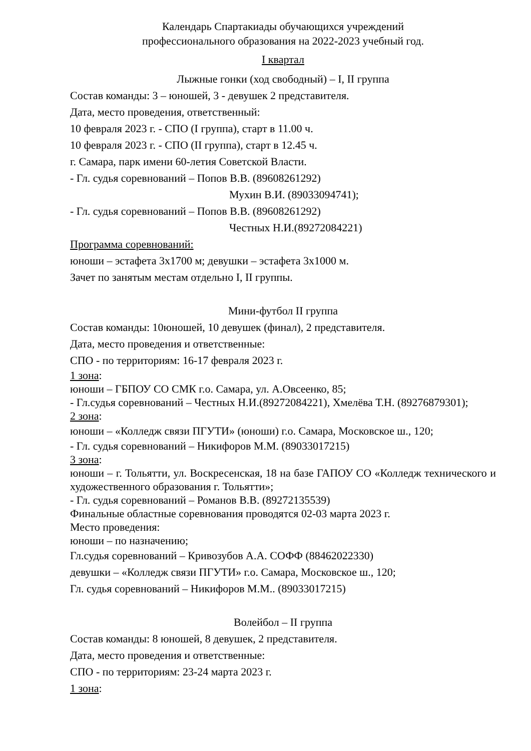Календарь Спартакиады обучающихся учреждений
профессионального образования на 2022-2023 учебный год.
I квартал
Лыжные гонки (ход свободный) – I, II группа
Состав команды: 3 – юношей, 3 - девушек 2 представителя.
Дата, место проведения, ответственный:
10 февраля 2023 г. - СПО (I группа), старт в 11.00 ч.
10 февраля 2023 г. - СПО (II группа), старт в 12.45 ч.
г. Самара, парк имени 60-летия Советской Власти.
- Гл. судья соревнований – Попов В.В. (89608261292)
Мухин В.И. (89033094741);
- Гл. судья соревнований – Попов В.В. (89608261292)
Честных Н.И.(89272084221)
Программа соревнований:
юноши – эстафета 3х1700 м; девушки – эстафета 3х1000 м.
Зачет по занятым местам отдельно I, II группы.
Мини-футбол II группа
Состав команды: 10юношей, 10 девушек (финал), 2 представителя.
Дата, место проведения и ответственные:
СПО - по территориям: 16-17 февраля 2023 г.
1 зона:
юноши – ГБПОУ СО СМК г.о. Самара, ул. А.Овсеенко, 85;
- Гл.судья соревнований – Честных Н.И.(89272084221), Хмелёва Т.Н. (89276879301);
2 зона:
юноши – «Колледж связи ПГУТИ» (юноши) г.о. Самара, Московское ш., 120;
- Гл. судья соревнований – Никифоров М.М. (89033017215)
3 зона:
юноши – г. Тольятти, ул. Воскресенская, 18 на базе ГАПОУ СО «Колледж технического и художественного образования г. Тольятти»;
- Гл. судья соревнований – Романов В.В. (89272135539)
Финальные областные соревнования проводятся 02-03 марта 2023 г.
Место проведения:
юноши – по назначению;
Гл.судья соревнований – Кривозубов А.А. СОФФ (88462022330)
девушки – «Колледж связи ПГУТИ» г.о. Самара, Московское ш., 120;
Гл. судья соревнований – Никифоров М.М.. (89033017215)
Волейбол – II группа
Состав команды: 8 юношей, 8 девушек, 2 представителя.
Дата, место проведения и ответственные:
СПО - по территориям: 23-24 марта 2023 г.
1 зона: